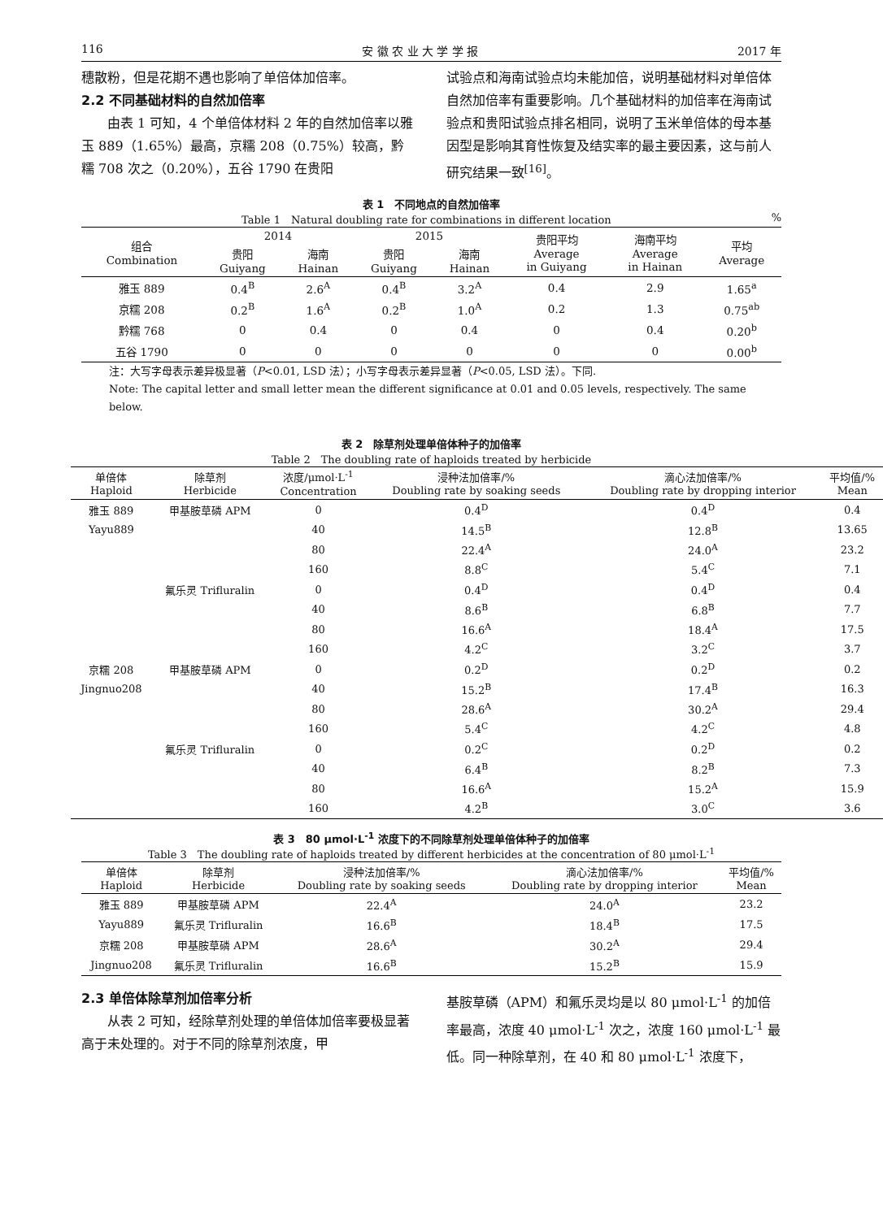116 安 徽 农 业 大 学 学 报 2017 年
穗散粉，但是花期不遇也影响了单倍体加倍率。
2.2 不同基础材料的自然加倍率
　　由表 1 可知，4 个单倍体材料 2 年的自然加倍率以雅玉 889（1.65%）最高，京糯 208（0.75%）较高，黔糯 708 次之（0.20%），五谷 1790 在贵阳
试验点和海南试验点均未能加倍，说明基础材料对单倍体自然加倍率有重要影响。几个基础材料的加倍率在海南试验点和贵阳试验点排名相同，说明了玉米单倍体的母本基因型是影响其育性恢复及结实率的最主要因素，这与前人研究结果一致<sup>[16]</sup>。
表 1　不同地点的自然加倍率
Table 1　Natural doubling rate for combinations in different location %
| 组合 Combination | 2014 | | 2015 | | 贵阳平均 Average in Guiyang | 海南平均 Average in Hainan | 平均 Average |
| --- | --- | --- | --- | --- | --- | --- | --- |
| | 贵阳 Guiyang | 海南 Hainan | 贵阳 Guiyang | 海南 Hainan | | | |
| 雅玉 889 | 0.4<sup>B</sup> | 2.6<sup>A</sup> | 0.4<sup>B</sup> | 3.2<sup>A</sup> | 0.4 | 2.9 | 1.65<sup>a</sup> |
| 京糯 208 | 0.2<sup>B</sup> | 1.6<sup>A</sup> | 0.2<sup>B</sup> | 1.0<sup>A</sup> | 0.2 | 1.3 | 0.75<sup>ab</sup> |
| 黔糯 768 | 0 | 0.4 | 0 | 0.4 | 0 | 0.4 | 0.20<sup>b</sup> |
| 五谷 1790 | 0 | 0 | 0 | 0 | 0 | 0 | 0.00<sup>b</sup> |
注：大写字母表示差异极显著（P<0.01, LSD 法）；小写字母表示差异显著（P<0.05, LSD 法）。下同.
Note: The capital letter and small letter mean the different significance at 0.01 and 0.05 levels, respectively. The same below.
表 2　除草剂处理单倍体种子的加倍率
Table 2　The doubling rate of haploids treated by herbicide
| 单倍体 Haploid | 除草剂 Herbicide | 浓度/μmol·L<sup>-1</sup> Concentration | 浸种法加倍率/% Doubling rate by soaking seeds | 滴心法加倍率/% Doubling rate by dropping interior | 平均值/% Mean |
| --- | --- | --- | --- | --- | --- |
| 雅玉 889 | 甲基胺草磷 APM | 0 | 0.4<sup>D</sup> | 0.4<sup>D</sup> | 0.4 |
| Yayu889 | | 40 | 14.5<sup>B</sup> | 12.8<sup>B</sup> | 13.65 |
| | | 80 | 22.4<sup>A</sup> | 24.0<sup>A</sup> | 23.2 |
| | | 160 | 8.8<sup>C</sup> | 5.4<sup>C</sup> | 7.1 |
| | 氟乐灵 Trifluralin | 0 | 0.4<sup>D</sup> | 0.4<sup>D</sup> | 0.4 |
| | | 40 | 8.6<sup>B</sup> | 6.8<sup>B</sup> | 7.7 |
| | | 80 | 16.6<sup>A</sup> | 18.4<sup>A</sup> | 17.5 |
| | | 160 | 4.2<sup>C</sup> | 3.2<sup>C</sup> | 3.7 |
| 京糯 208 | 甲基胺草磷 APM | 0 | 0.2<sup>D</sup> | 0.2<sup>D</sup> | 0.2 |
| Jingnuo208 | | 40 | 15.2<sup>B</sup> | 17.4<sup>B</sup> | 16.3 |
| | | 80 | 28.6<sup>A</sup> | 30.2<sup>A</sup> | 29.4 |
| | | 160 | 5.4<sup>C</sup> | 4.2<sup>C</sup> | 4.8 |
| | 氟乐灵 Trifluralin | 0 | 0.2<sup>C</sup> | 0.2<sup>D</sup> | 0.2 |
| | | 40 | 6.4<sup>B</sup> | 8.2<sup>B</sup> | 7.3 |
| | | 80 | 16.6<sup>A</sup> | 15.2<sup>A</sup> | 15.9 |
| | | 160 | 4.2<sup>B</sup> | 3.0<sup>C</sup> | 3.6 |
表 3　80 μmol·L<sup>-1</sup> 浓度下的不同除草剂处理单倍体种子的加倍率
Table 3　The doubling rate of haploids treated by different herbicides at the concentration of 80 μmol·L<sup>-1</sup>
| 单倍体 Haploid | 除草剂 Herbicide | 浸种法加倍率/% Doubling rate by soaking seeds | 滴心法加倍率/% Doubling rate by dropping interior | 平均值/% Mean |
| --- | --- | --- | --- | --- |
| 雅玉 889 | 甲基胺草磷 APM | 22.4<sup>A</sup> | 24.0<sup>A</sup> | 23.2 |
| Yayu889 | 氟乐灵 Trifluralin | 16.6<sup>B</sup> | 18.4<sup>B</sup> | 17.5 |
| 京糯 208 | 甲基胺草磷 APM | 28.6<sup>A</sup> | 30.2<sup>A</sup> | 29.4 |
| Jingnuo208 | 氟乐灵 Trifluralin | 16.6<sup>B</sup> | 15.2<sup>B</sup> | 15.9 |
2.3 单倍体除草剂加倍率分析
　　从表 2 可知，经除草剂处理的单倍体加倍率要极显著高于未处理的。对于不同的除草剂浓度，甲
基胺草磷（APM）和氟乐灵均是以 80 μmol·L<sup>-1</sup> 的加倍率最高，浓度 40 μmol·L<sup>-1</sup> 次之，浓度 160 μmol·L<sup>-1</sup> 最低。同一种除草剂，在 40 和 80 μmol·L<sup>-1</sup> 浓度下，